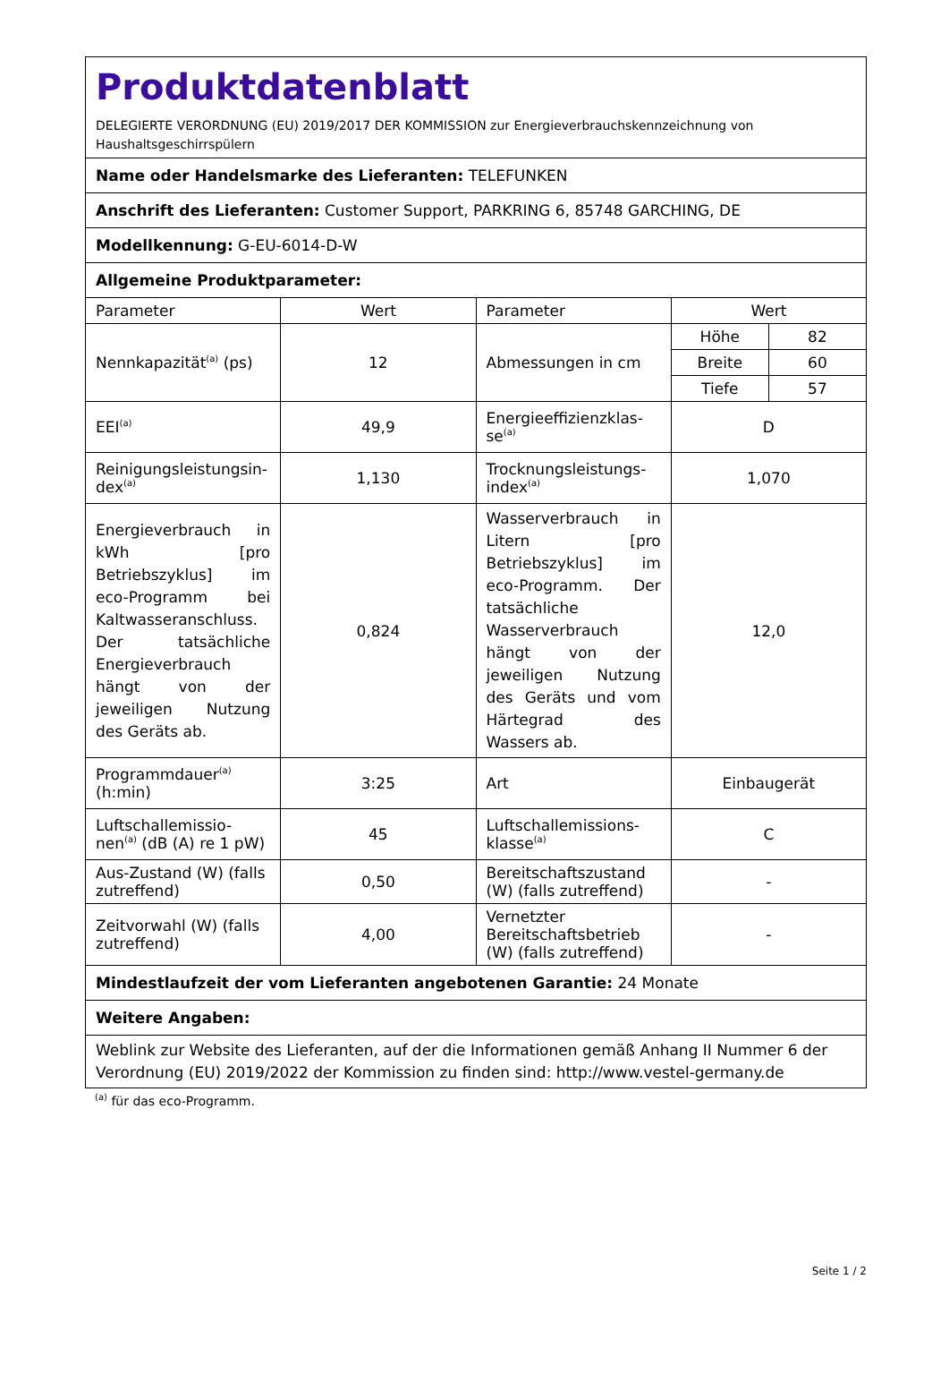| Produktdatenblatt DELEGIERTE VERORDNUNG (EU) 2019/2017 DER KOMMISSION zur Energieverbrauchskennzeichnung von Haushaltsgeschirrspülern | | | |
| Name oder Handelsmarke des Lieferanten: TELEFUNKEN | | | |
| Anschrift des Lieferanten: Customer Support, PARKRING 6, 85748 GARCHING, DE | | | |
| Modellkennung: G-EU-6014-D-W | | | |
| Allgemeine Produktparameter: | | | |
| Parameter | Wert | Parameter | Wert |
| Nennkapazität<sup>(a)</sup> (ps) | 12 | Abmessungen in cm | / Höhe / 82 / / Breite / 60 / / Tiefe / 57 / |
| EEI<sup>(a)</sup> | 49,9 | Energieeffizienzklas-se<sup>(a)</sup> | D |
| Reinigungsleistungsin-dex<sup>(a)</sup> | 1,130 | Trocknungsleistungs-index<sup>(a)</sup> | 1,070 |
| Energieverbrauch in kWh [pro Betriebszyklus] im eco-Programm bei Kaltwasseranschluss. Der tatsächliche Energieverbrauch hängt von der jeweiligen Nutzung des Geräts ab. | 0,824 | Wasserverbrauch in Litern [pro Betriebszyklus] im eco-Programm. Der tatsächliche Wasserverbrauch hängt von der jeweiligen Nutzung des Geräts und vom Härtegrad des Wassers ab. | 12,0 |
| Programmdauer<sup>(a)</sup> (h:min) | 3:25 | Art | Einbaugerät |
| Luftschallemissio-nen<sup>(a)</sup> (dB (A) re 1 pW) | 45 | Luftschallemissions-klasse<sup>(a)</sup> | C |
| Aus-Zustand (W) (falls zutreffend) | 0,50 | Bereitschaftszustand (W) (falls zutreffend) | - |
| Zeitvorwahl (W) (falls zutreffend) | 4,00 | Vernetzter Bereitschaftsbetrieb (W) (falls zutreffend) | - |
| Mindestlaufzeit der vom Lieferanten angebotenen Garantie: 24 Monate | | | |
| Weitere Angaben: | | | |
| Weblink zur Website des Lieferanten, auf der die Informationen gemäß Anhang II Nummer 6 der Verordnung (EU) 2019/2022 der Kommission zu finden sind: http://www.vestel-germany.de | | | |
<sup>(a)</sup> für das eco-Programm.
Seite 1 / 2